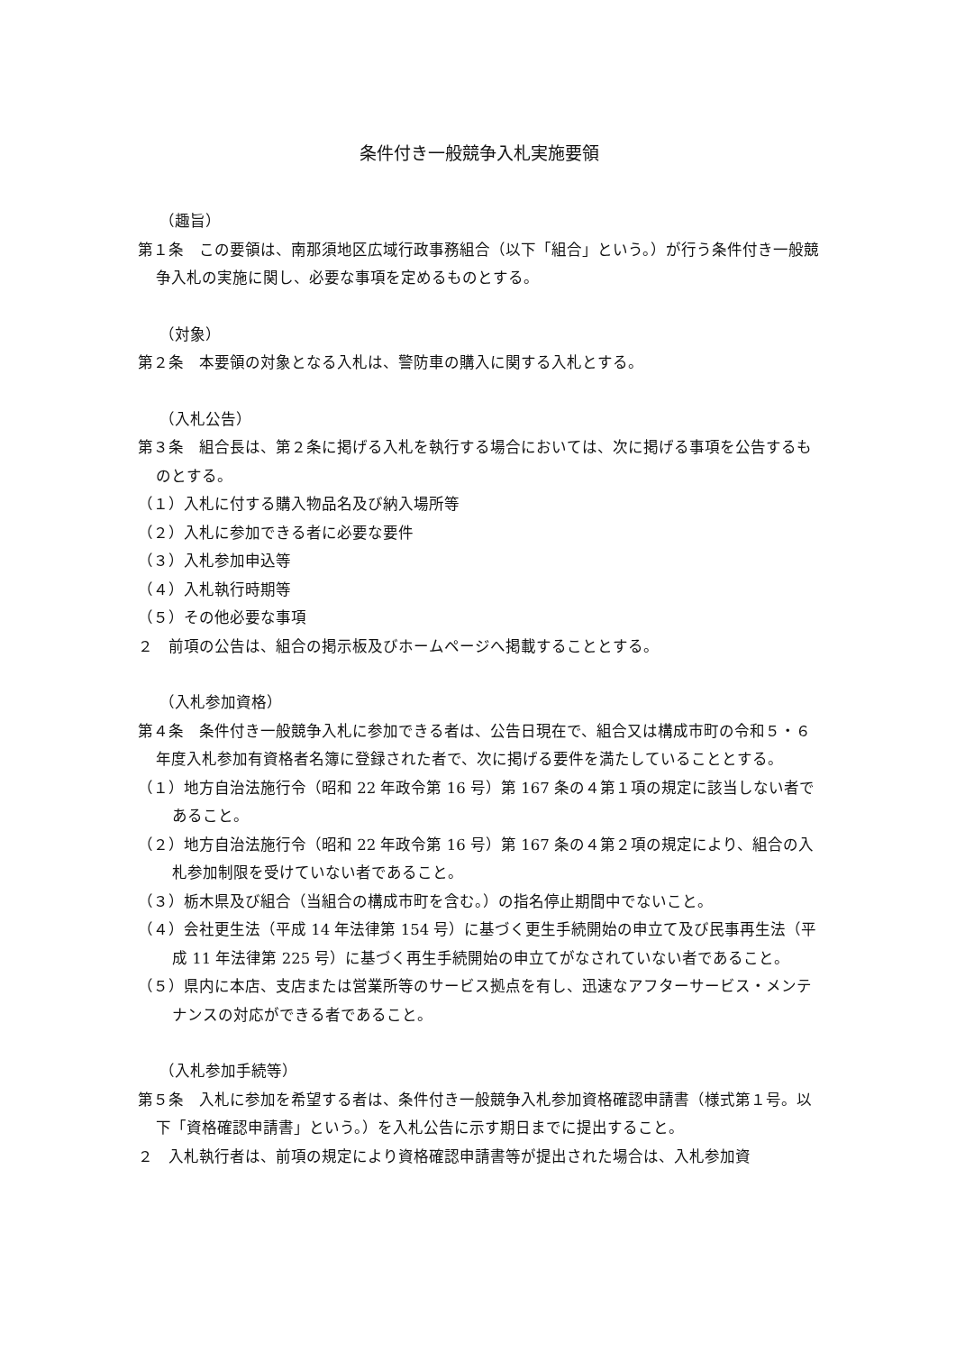条件付き一般競争入札実施要領
（趣旨）
第１条　この要領は、南那須地区広域行政事務組合（以下「組合」という。）が行う条件付き一般競争入札の実施に関し、必要な事項を定めるものとする。
（対象）
第２条　本要領の対象となる入札は、警防車の購入に関する入札とする。
（入札公告）
第３条　組合長は、第２条に掲げる入札を執行する場合においては、次に掲げる事項を公告するものとする。
（１）入札に付する購入物品名及び納入場所等
（２）入札に参加できる者に必要な要件
（３）入札参加申込等
（４）入札執行時期等
（５）その他必要な事項
２　前項の公告は、組合の掲示板及びホームページへ掲載することとする。
（入札参加資格）
第４条　条件付き一般競争入札に参加できる者は、公告日現在で、組合又は構成市町の令和５・６年度入札参加有資格者名簿に登録された者で、次に掲げる要件を満たしていることとする。
（１）地方自治法施行令（昭和 22 年政令第 16 号）第 167 条の４第１項の規定に該当しない者であること。
（２）地方自治法施行令（昭和 22 年政令第 16 号）第 167 条の４第２項の規定により、組合の入札参加制限を受けていない者であること。
（３）栃木県及び組合（当組合の構成市町を含む。）の指名停止期間中でないこと。
（４）会社更生法（平成 14 年法律第 154 号）に基づく更生手続開始の申立て及び民事再生法（平成 11 年法律第 225 号）に基づく再生手続開始の申立てがなされていない者であること。
（５）県内に本店、支店または営業所等のサービス拠点を有し、迅速なアフターサービス・メンテナンスの対応ができる者であること。
（入札参加手続等）
第５条　入札に参加を希望する者は、条件付き一般競争入札参加資格確認申請書（様式第１号。以下「資格確認申請書」という。）を入札公告に示す期日までに提出すること。
２　入札執行者は、前項の規定により資格確認申請書等が提出された場合は、入札参加資